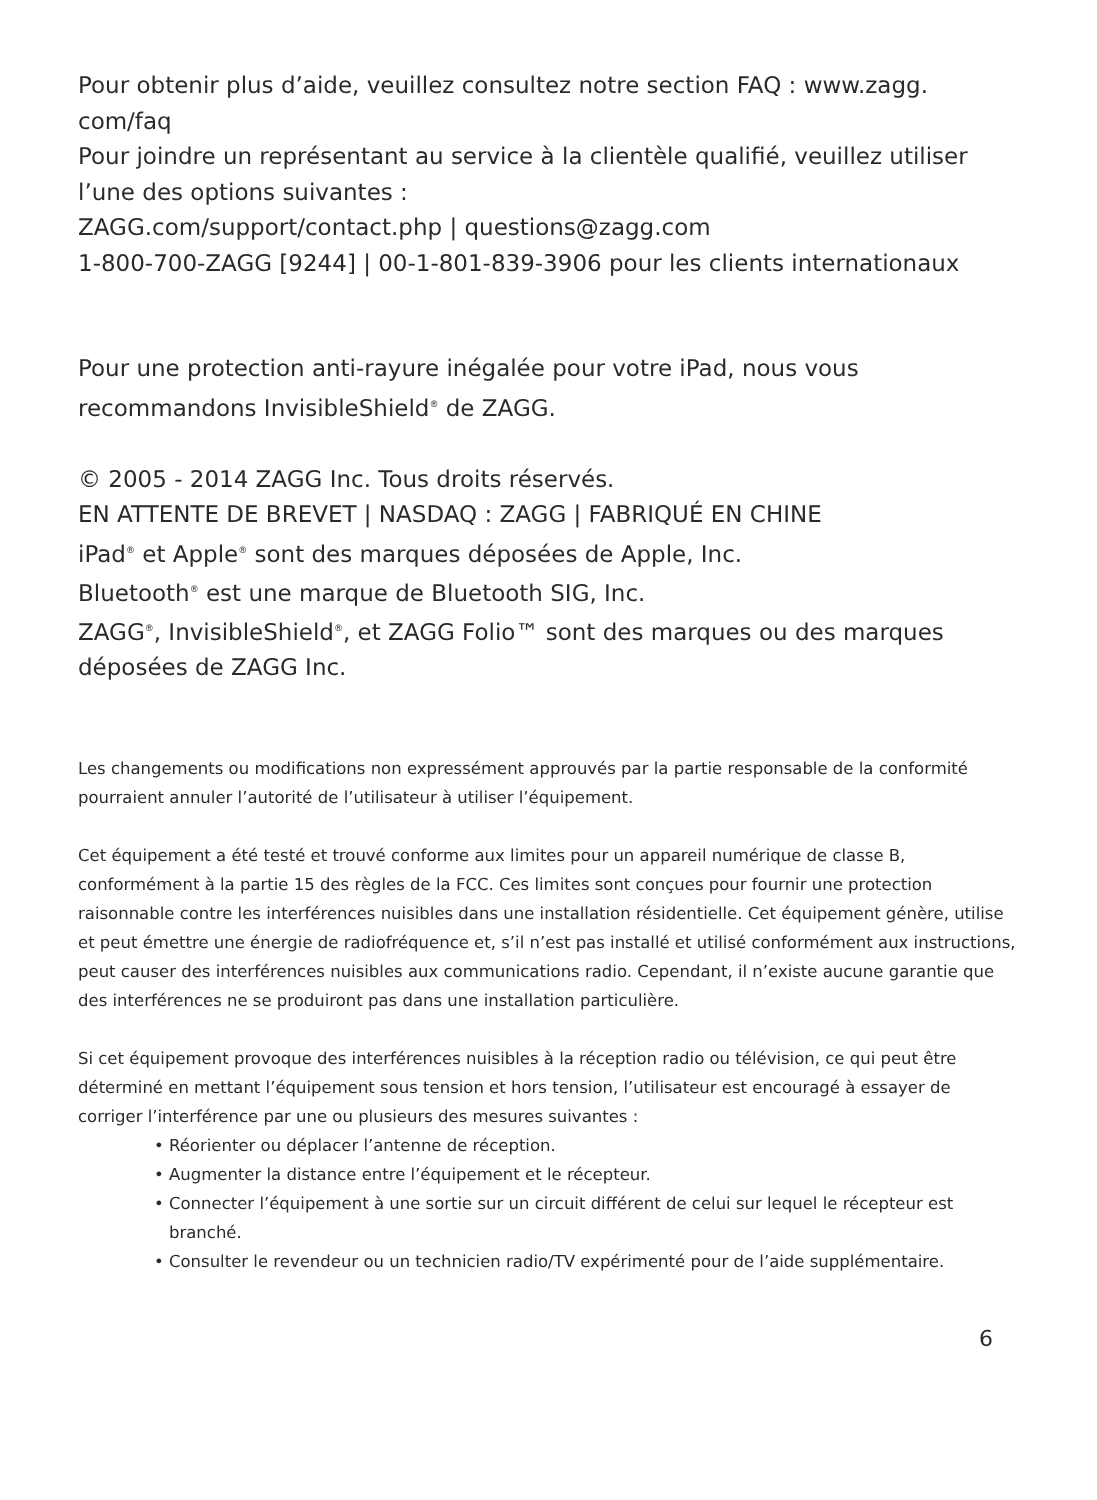Pour obtenir plus d’aide, veuillez consultez notre section FAQ : www.zagg.
com/faq
Pour joindre un représentant au service à la clientèle qualifié, veuillez utiliser l’une des options suivantes :
ZAGG.com/support/contact.php | questions@zagg.com
1-800-700-ZAGG [9244] | 00-1-801-839-3906 pour les clients internationaux
Pour une protection anti-rayure inégalée pour votre iPad, nous vous recommandons InvisibleShield<sup>®</sup> de ZAGG.
© 2005 - 2014 ZAGG Inc. Tous droits réservés.
EN ATTENTE DE BREVET | NASDAQ : ZAGG | FABRIQUÉ EN CHINE
iPad<sup>®</sup> et Apple<sup>®</sup> sont des marques déposées de Apple, Inc.
Bluetooth<sup>®</sup> est une marque de Bluetooth SIG, Inc.
ZAGG<sup>®</sup>, InvisibleShield<sup>®</sup>, et ZAGG Folio™ sont des marques ou des marques déposées de ZAGG Inc.
Les changements ou modifications non expressément approuvés par la partie responsable de la conformité pourraient annuler l’autorité de l’utilisateur à utiliser l’équipement.
Cet équipement a été testé et trouvé conforme aux limites pour un appareil numérique de classe B, conformément à la partie 15 des règles de la FCC. Ces limites sont conçues pour fournir une protection raisonnable contre les interférences nuisibles dans une installation résidentielle. Cet équipement génère, utilise et peut émettre une énergie de radiofréquence et, s’il n’est pas installé et utilisé conformément aux instructions, peut causer des interférences nuisibles aux communications radio. Cependant, il n’existe aucune garantie que des interférences ne se produiront pas dans une installation particulière.
Si cet équipement provoque des interférences nuisibles à la réception radio ou télévision, ce qui peut être déterminé en mettant l’équipement sous tension et hors tension, l’utilisateur est encouragé à essayer de corriger l’interférence par une ou plusieurs des mesures suivantes :
• Réorienter ou déplacer l’antenne de réception.
• Augmenter la distance entre l’équipement et le récepteur.
• Connecter l’équipement à une sortie sur un circuit différent de celui sur lequel le récepteur est branché.
• Consulter le revendeur ou un technicien radio/TV expérimenté pour de l’aide supplémentaire.
6